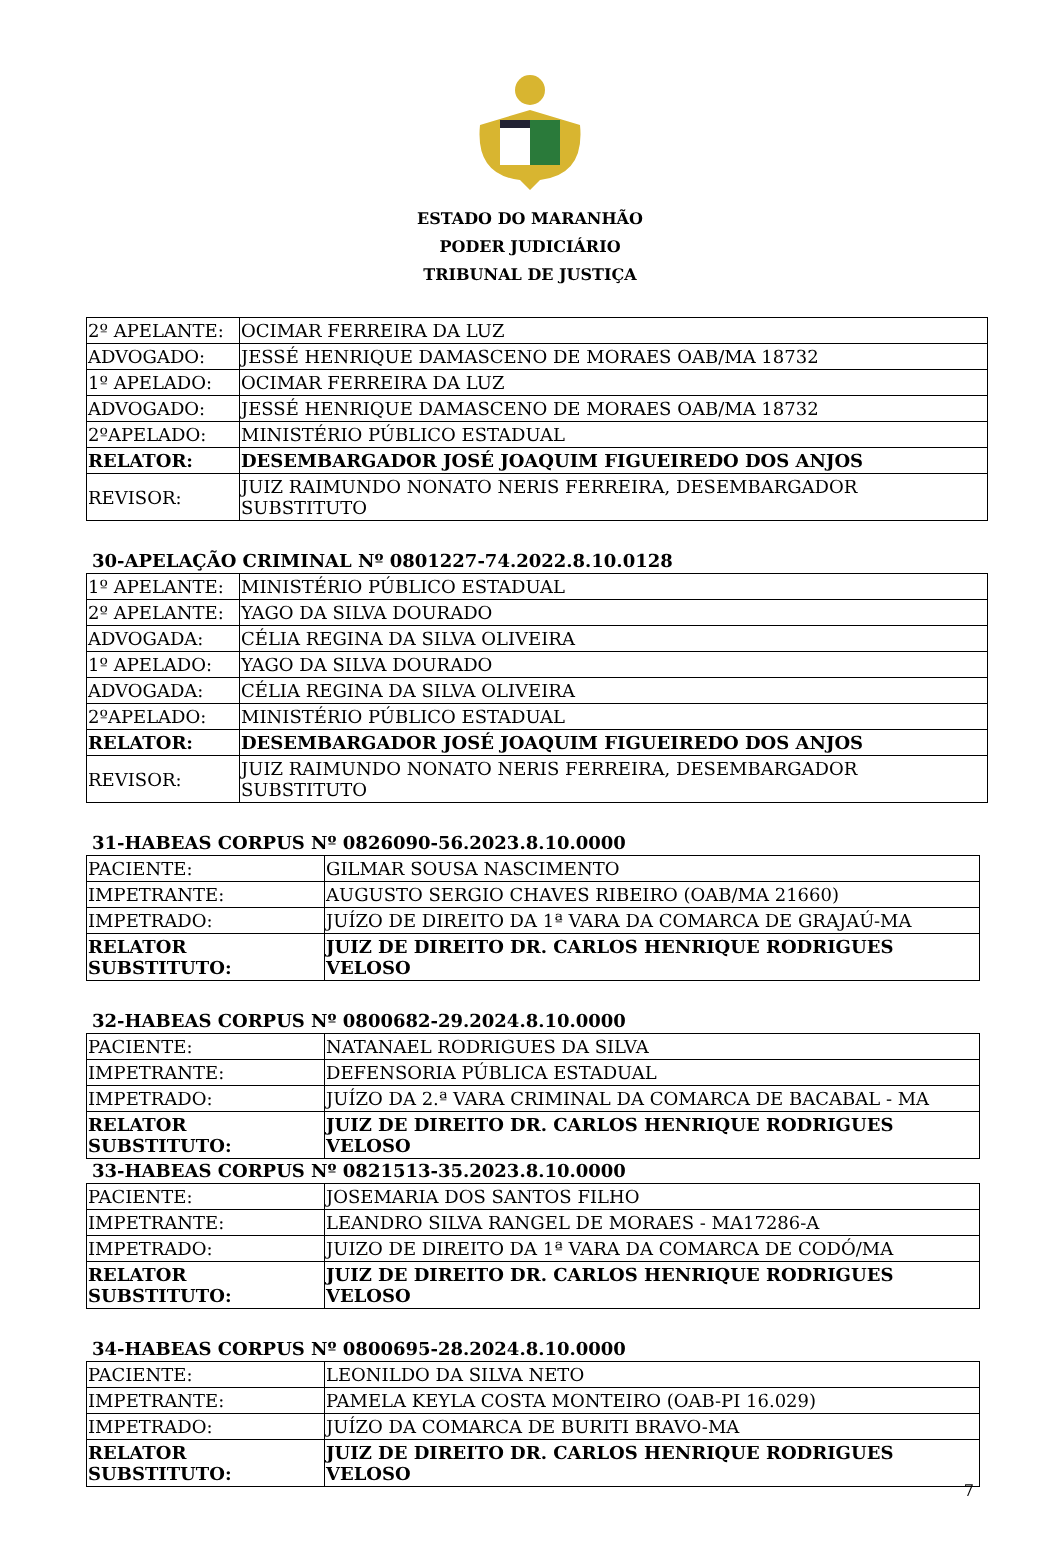ESTADO DO MARANHÃO
PODER JUDICIÁRIO
TRIBUNAL DE JUSTIÇA
| 2º APELANTE: | OCIMAR FERREIRA DA LUZ |
| ADVOGADO: | JESSÉ HENRIQUE DAMASCENO DE MORAES OAB/MA 18732 |
| 1º APELADO: | OCIMAR FERREIRA DA LUZ |
| ADVOGADO: | JESSÉ HENRIQUE DAMASCENO DE MORAES OAB/MA 18732 |
| 2ºAPELADO: | MINISTÉRIO PÚBLICO ESTADUAL |
| RELATOR: | DESEMBARGADOR JOSÉ JOAQUIM FIGUEIREDO DOS ANJOS |
| REVISOR: | JUIZ RAIMUNDO NONATO NERIS FERREIRA, DESEMBARGADOR SUBSTITUTO |
30-APELAÇÃO CRIMINAL Nº 0801227-74.2022.8.10.0128
| 1º APELANTE: | MINISTÉRIO PÚBLICO ESTADUAL |
| 2º APELANTE: | YAGO DA SILVA DOURADO |
| ADVOGADA: | CÉLIA REGINA DA SILVA OLIVEIRA |
| 1º APELADO: | YAGO DA SILVA DOURADO |
| ADVOGADA: | CÉLIA REGINA DA SILVA OLIVEIRA |
| 2ºAPELADO: | MINISTÉRIO PÚBLICO ESTADUAL |
| RELATOR: | DESEMBARGADOR JOSÉ JOAQUIM FIGUEIREDO DOS ANJOS |
| REVISOR: | JUIZ RAIMUNDO NONATO NERIS FERREIRA, DESEMBARGADOR SUBSTITUTO |
31-HABEAS CORPUS Nº 0826090-56.2023.8.10.0000
| PACIENTE: | GILMAR SOUSA NASCIMENTO |
| IMPETRANTE: | AUGUSTO SERGIO CHAVES RIBEIRO (OAB/MA 21660) |
| IMPETRADO: | JUÍZO DE DIREITO DA 1ª VARA DA COMARCA DE GRAJAÚ-MA |
| RELATOR SUBSTITUTO: | JUIZ DE DIREITO DR. CARLOS HENRIQUE RODRIGUES VELOSO |
32-HABEAS CORPUS Nº 0800682-29.2024.8.10.0000
| PACIENTE: | NATANAEL RODRIGUES DA SILVA |
| IMPETRANTE: | DEFENSORIA PÚBLICA ESTADUAL |
| IMPETRADO: | JUÍZO DA 2.ª VARA CRIMINAL DA COMARCA DE BACABAL - MA |
| RELATOR SUBSTITUTO: | JUIZ DE DIREITO DR. CARLOS HENRIQUE RODRIGUES VELOSO |
33-HABEAS CORPUS Nº 0821513-35.2023.8.10.0000
| PACIENTE: | JOSEMARIA DOS SANTOS FILHO |
| IMPETRANTE: | LEANDRO SILVA RANGEL DE MORAES - MA17286-A |
| IMPETRADO: | JUIZO DE DIREITO DA 1ª VARA DA COMARCA DE CODÓ/MA |
| RELATOR SUBSTITUTO: | JUIZ DE DIREITO DR. CARLOS HENRIQUE RODRIGUES VELOSO |
34-HABEAS CORPUS Nº 0800695-28.2024.8.10.0000
| PACIENTE: | LEONILDO DA SILVA NETO |
| IMPETRANTE: | PAMELA KEYLA COSTA MONTEIRO (OAB-PI 16.029) |
| IMPETRADO: | JUÍZO DA COMARCA DE BURITI BRAVO-MA |
| RELATOR SUBSTITUTO: | JUIZ DE DIREITO DR. CARLOS HENRIQUE RODRIGUES VELOSO |
7